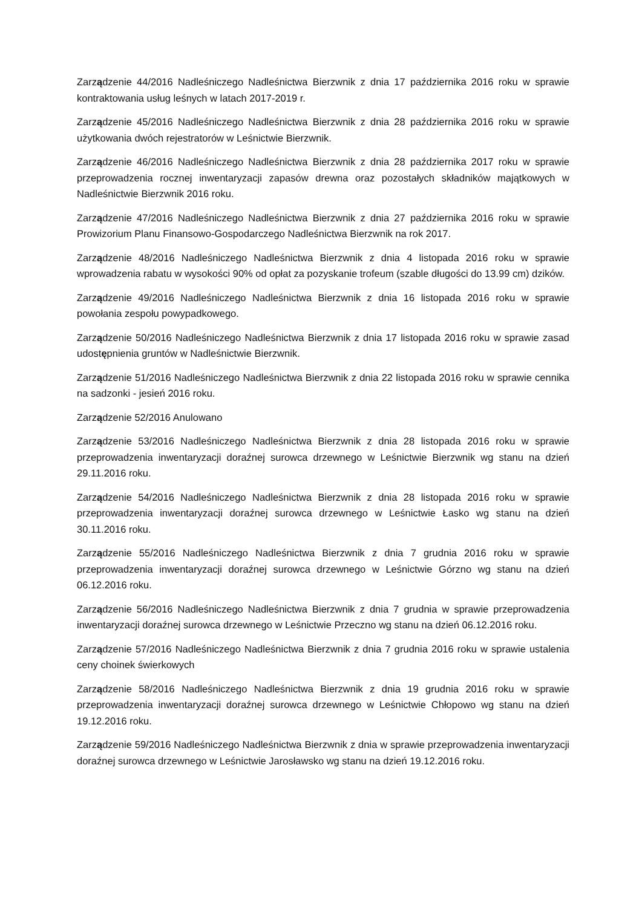Zarządzenie 44/2016 Nadleśniczego Nadleśnictwa Bierzwnik z dnia 17 października 2016 roku w sprawie kontraktowania usług leśnych w latach 2017-2019 r.
Zarządzenie 45/2016 Nadleśniczego Nadleśnictwa Bierzwnik z dnia 28 października 2016 roku w sprawie użytkowania dwóch rejestratorów w Leśnictwie Bierzwnik.
Zarządzenie 46/2016 Nadleśniczego Nadleśnictwa Bierzwnik z dnia 28 października 2017 roku w sprawie przeprowadzenia rocznej inwentaryzacji zapasów drewna oraz pozostałych składników majątkowych w Nadleśnictwie Bierzwnik 2016 roku.
Zarządzenie 47/2016 Nadleśniczego Nadleśnictwa Bierzwnik z dnia 27 października 2016 roku w sprawie Prowizorium Planu Finansowo-Gospodarczego Nadleśnictwa Bierzwnik na rok 2017.
Zarządzenie 48/2016 Nadleśniczego Nadleśnictwa Bierzwnik z dnia 4 listopada 2016 roku w sprawie wprowadzenia rabatu w wysokości 90% od opłat za pozyskanie trofeum (szable długości do 13.99 cm) dzików.
Zarządzenie 49/2016 Nadleśniczego Nadleśnictwa Bierzwnik z dnia 16 listopada 2016 roku w sprawie powołania zespołu powypadkowego.
Zarządzenie 50/2016 Nadleśniczego Nadleśnictwa Bierzwnik z dnia 17 listopada 2016 roku w sprawie zasad udostępnienia gruntów w Nadleśnictwie Bierzwnik.
Zarządzenie 51/2016 Nadleśniczego Nadleśnictwa Bierzwnik z dnia 22 listopada 2016 roku w sprawie cennika na sadzonki - jesień 2016 roku.
Zarządzenie 52/2016 Anulowano
Zarządzenie 53/2016 Nadleśniczego Nadleśnictwa Bierzwnik z dnia 28 listopada 2016 roku w sprawie przeprowadzenia inwentaryzacji doraźnej surowca drzewnego w Leśnictwie Bierzwnik wg stanu na dzień 29.11.2016 roku.
Zarządzenie 54/2016 Nadleśniczego Nadleśnictwa Bierzwnik z dnia 28 listopada 2016 roku w sprawie przeprowadzenia inwentaryzacji doraźnej surowca drzewnego w Leśnictwie Łasko wg stanu na dzień 30.11.2016 roku.
Zarządzenie 55/2016 Nadleśniczego Nadleśnictwa Bierzwnik z dnia 7 grudnia 2016 roku w sprawie przeprowadzenia inwentaryzacji doraźnej surowca drzewnego w Leśnictwie Górzno wg stanu na dzień 06.12.2016 roku.
Zarządzenie 56/2016 Nadleśniczego Nadleśnictwa Bierzwnik z dnia 7 grudnia w sprawie przeprowadzenia inwentaryzacji doraźnej surowca drzewnego w Leśnictwie Przeczno wg stanu na dzień 06.12.2016 roku.
Zarządzenie 57/2016 Nadleśniczego Nadleśnictwa Bierzwnik z dnia 7 grudnia 2016 roku w sprawie ustalenia ceny choinek świerkowych
Zarządzenie 58/2016 Nadleśniczego Nadleśnictwa Bierzwnik z dnia 19 grudnia 2016 roku w sprawie przeprowadzenia inwentaryzacji doraźnej surowca drzewnego w Leśnictwie Chłopowo wg stanu na dzień 19.12.2016 roku.
Zarządzenie 59/2016 Nadleśniczego Nadleśnictwa Bierzwnik z dnia w sprawie przeprowadzenia inwentaryzacji doraźnej surowca drzewnego w Leśnictwie Jarosławsko wg stanu na dzień 19.12.2016 roku.